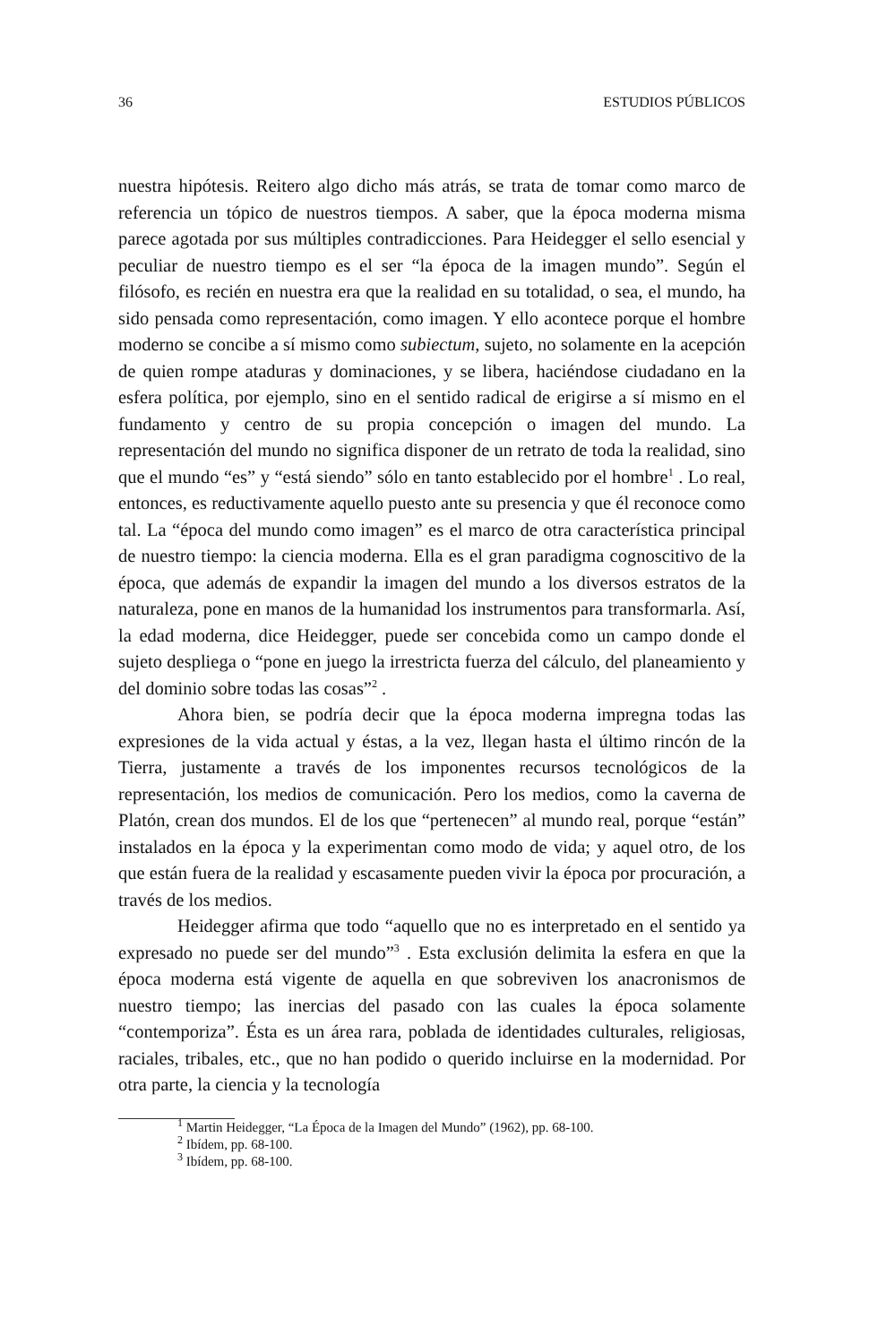36 ESTUDIOS PÚBLICOS
nuestra hipótesis. Reitero algo dicho más atrás, se trata de tomar como marco de referencia un tópico de nuestros tiempos. A saber, que la época moderna misma parece agotada por sus múltiples contradicciones. Para Heidegger el sello esencial y peculiar de nuestro tiempo es el ser “la época de la imagen mundo”. Según el filósofo, es recién en nuestra era que la realidad en su totalidad, o sea, el mundo, ha sido pensada como representación, como imagen. Y ello acontece porque el hombre moderno se concibe a sí mismo como subiectum, sujeto, no solamente en la acepción de quien rompe ataduras y dominaciones, y se libera, haciéndose ciudadano en la esfera política, por ejemplo, sino en el sentido radical de erigirse a sí mismo en el fundamento y centro de su propia concepción o imagen del mundo. La representación del mundo no significa disponer de un retrato de toda la realidad, sino que el mundo “es” y “está siendo” sólo en tanto establecido por el hombre<sup>1</sup> . Lo real, entonces, es reductivamente aquello puesto ante su presencia y que él reconoce como tal. La “época del mundo como imagen” es el marco de otra característica principal de nuestro tiempo: la ciencia moderna. Ella es el gran paradigma cognoscitivo de la época, que además de expandir la imagen del mundo a los diversos estratos de la naturaleza, pone en manos de la humanidad los instrumentos para transformarla. Así, la edad moderna, dice Heidegger, puede ser concebida como un campo donde el sujeto despliega o “pone en juego la irrestricta fuerza del cálculo, del planeamiento y del dominio sobre todas las cosas”<sup>2</sup> .
Ahora bien, se podría decir que la época moderna impregna todas las expresiones de la vida actual y éstas, a la vez, llegan hasta el último rincón de la Tierra, justamente a través de los imponentes recursos tecnológicos de la representación, los medios de comunicación. Pero los medios, como la caverna de Platón, crean dos mundos. El de los que “pertenecen” al mundo real, porque “están” instalados en la época y la experimentan como modo de vida; y aquel otro, de los que están fuera de la realidad y escasamente pueden vivir la época por procuración, a través de los medios.
Heidegger afirma que todo “aquello que no es interpretado en el sentido ya expresado no puede ser del mundo”<sup>3</sup> . Esta exclusión delimita la esfera en que la época moderna está vigente de aquella en que sobreviven los anacronismos de nuestro tiempo; las inercias del pasado con las cuales la época solamente “contemporiza”. Ésta es un área rara, poblada de identidades culturales, religiosas, raciales, tribales, etc., que no han podido o querido incluirse en la modernidad. Por otra parte, la ciencia y la tecnología
<sup>1</sup> Martin Heidegger, “La Época de la Imagen del Mundo” (1962), pp. 68-100.
<sup>2</sup> Ibídem, pp. 68-100.
<sup>3</sup> Ibídem, pp. 68-100.